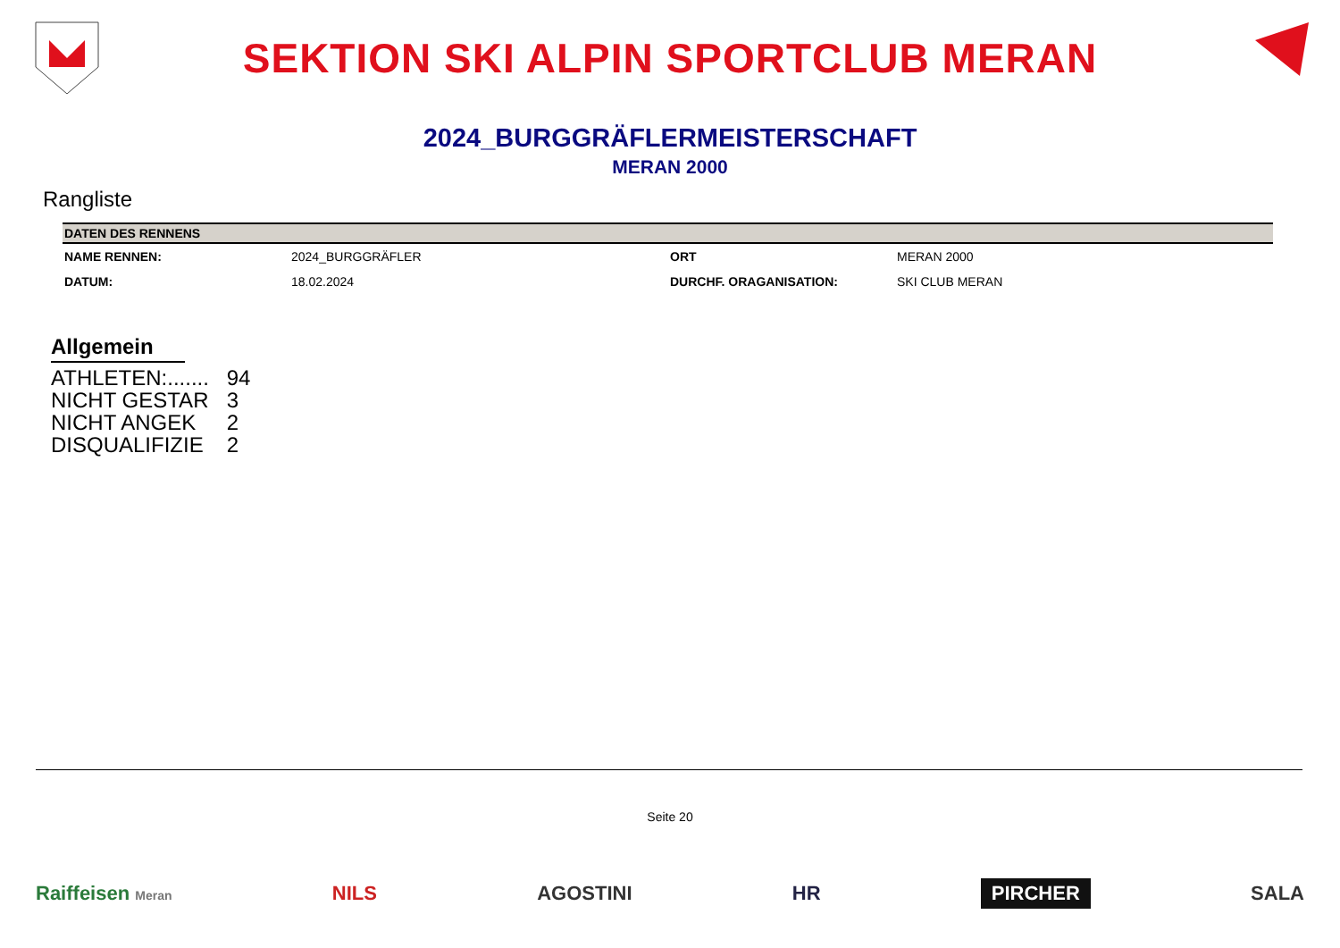SEKTION SKI ALPIN SPORTCLUB MERAN
2024_BURGGRÄFLERMEISTERSCHAFT
MERAN 2000
Rangliste
| DATEN DES RENNENS | | | |
| --- | --- | --- | --- |
| NAME RENNEN: | 2024_BURGGRÄFLER | ORT | MERAN 2000 |
| DATUM: | 18.02.2024 | DURCHF. ORAGANISATION: | SKI CLUB MERAN |
Allgemein
ATHLETEN:....... 94
NICHT GESTAR 3
NICHT ANGEK 2
DISQUALIFIZIE 2
Seite 20
Raiffeisen Meran
NILS AGOSTINI HR
PIRCHER
SALA